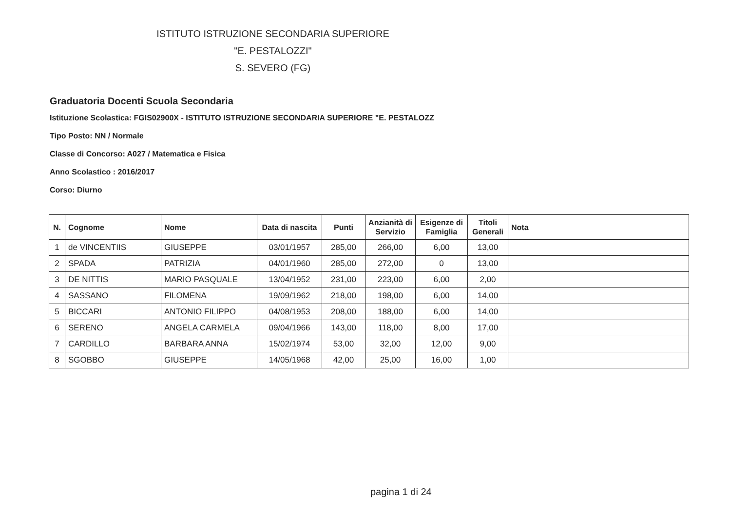ISTITUTO ISTRUZIONE SECONDARIA SUPERIORE
"E. PESTALOZZI"
S. SEVERO (FG)
Graduatoria Docenti Scuola Secondaria
Istituzione Scolastica: FGIS02900X - ISTITUTO ISTRUZIONE SECONDARIA SUPERIORE "E. PESTALOZZ
Tipo Posto: NN / Normale
Classe di Concorso: A027 / Matematica e Fisica
Anno Scolastico : 2016/2017
Corso: Diurno
| N. | Cognome | Nome | Data di nascita | Punti | Anzianità di Servizio | Esigenze di Famiglia | Titoli Generali | Nota |
| --- | --- | --- | --- | --- | --- | --- | --- | --- |
| 1 | de VINCENTIIS | GIUSEPPE | 03/01/1957 | 285,00 | 266,00 | 6,00 | 13,00 | |
| 2 | SPADA | PATRIZIA | 04/01/1960 | 285,00 | 272,00 | 0 | 13,00 | |
| 3 | DE NITTIS | MARIO PASQUALE | 13/04/1952 | 231,00 | 223,00 | 6,00 | 2,00 | |
| 4 | SASSANO | FILOMENA | 19/09/1962 | 218,00 | 198,00 | 6,00 | 14,00 | |
| 5 | BICCARI | ANTONIO FILIPPO | 04/08/1953 | 208,00 | 188,00 | 6,00 | 14,00 | |
| 6 | SERENO | ANGELA CARMELA | 09/04/1966 | 143,00 | 118,00 | 8,00 | 17,00 | |
| 7 | CARDILLO | BARBARA ANNA | 15/02/1974 | 53,00 | 32,00 | 12,00 | 9,00 | |
| 8 | SGOBBO | GIUSEPPE | 14/05/1968 | 42,00 | 25,00 | 16,00 | 1,00 | |
pagina 1 di 24